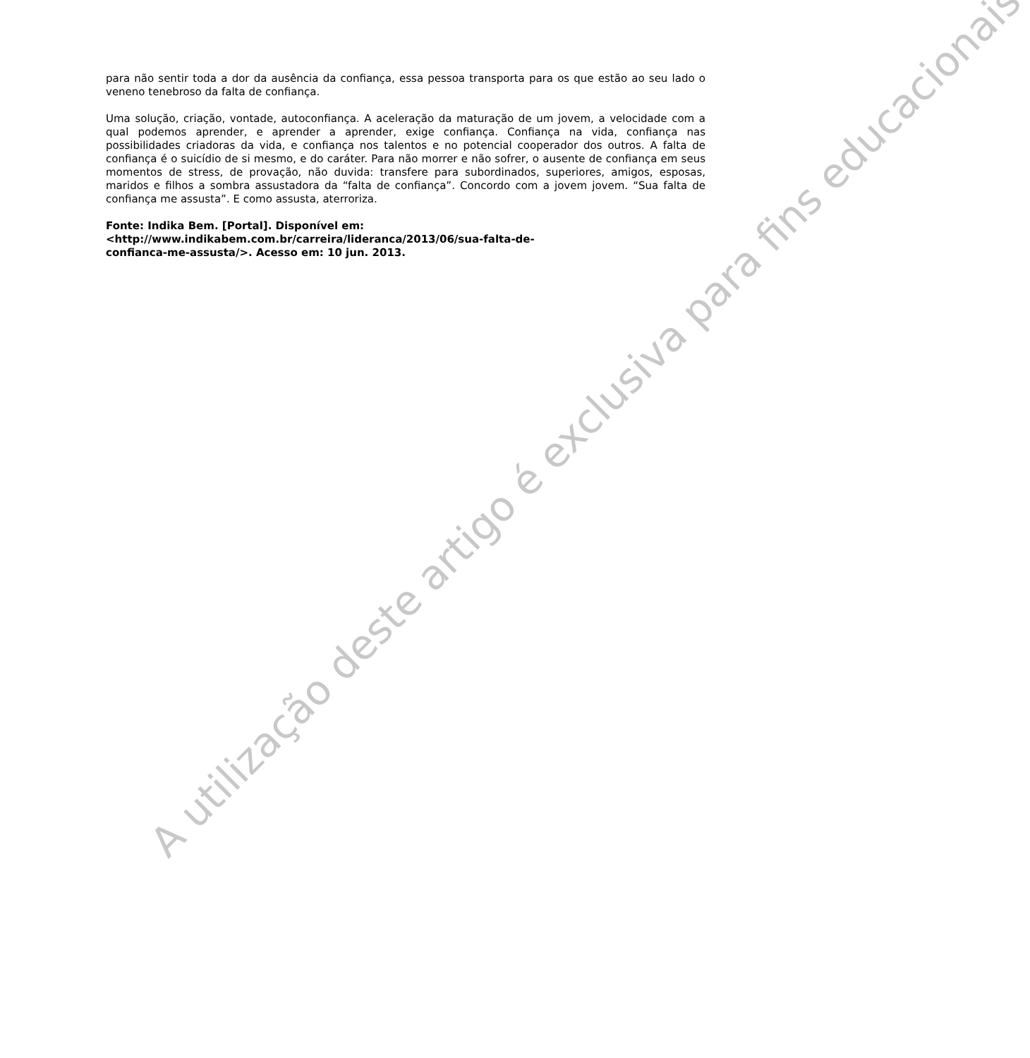para não sentir toda a dor da ausência da confiança, essa pessoa transporta para os que estão ao seu lado o veneno tenebroso da falta de confiança.
Uma solução, criação, vontade, autoconfiança. A aceleração da maturação de um jovem, a velocidade com a qual podemos aprender, e aprender a aprender, exige confiança. Confiança na vida, confiança nas possibilidades criadoras da vida, e confiança nos talentos e no potencial cooperador dos outros. A falta de confiança é o suicídio de si mesmo, e do caráter. Para não morrer e não sofrer, o ausente de confiança em seus momentos de stress, de provação, não duvida: transfere para subordinados, superiores, amigos, esposas, maridos e filhos a sombra assustadora da “falta de confiança”. Concordo com a jovem jovem. “Sua falta de confiança me assusta”. E como assusta, aterroriza.
Fonte: Indika Bem. [Portal]. Disponível em:
<http://www.indikabem.com.br/carreira/lideranca/2013/06/sua-falta-de-
confianca-me-assusta/>. Acesso em: 10 jun. 2013.
A utilização deste artigo é exclusiva para fins educacionais